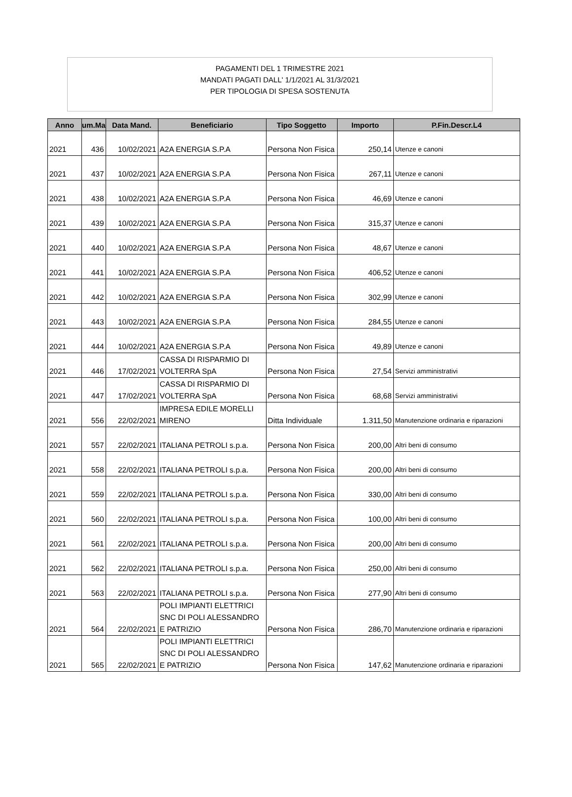PAGAMENTI DEL 1 TRIMESTRE 2021
MANDATI PAGATI DALL' 1/1/2021 AL 31/3/2021
PER TIPOLOGIA DI SPESA SOSTENUTA
| Anno | um.Ma | Data Mand. | Beneficiario | Tipo Soggetto | Importo | P.Fin.Descr.L4 |
| --- | --- | --- | --- | --- | --- | --- |
| 2021 | 436 | 10/02/2021 | A2A ENERGIA S.P.A | Persona Non Fisica | 250,14 | Utenze e canoni |
| 2021 | 437 | 10/02/2021 | A2A ENERGIA S.P.A | Persona Non Fisica | 267,11 | Utenze e canoni |
| 2021 | 438 | 10/02/2021 | A2A ENERGIA S.P.A | Persona Non Fisica | 46,69 | Utenze e canoni |
| 2021 | 439 | 10/02/2021 | A2A ENERGIA S.P.A | Persona Non Fisica | 315,37 | Utenze e canoni |
| 2021 | 440 | 10/02/2021 | A2A ENERGIA S.P.A | Persona Non Fisica | 48,67 | Utenze e canoni |
| 2021 | 441 | 10/02/2021 | A2A ENERGIA S.P.A | Persona Non Fisica | 406,52 | Utenze e canoni |
| 2021 | 442 | 10/02/2021 | A2A ENERGIA S.P.A | Persona Non Fisica | 302,99 | Utenze e canoni |
| 2021 | 443 | 10/02/2021 | A2A ENERGIA S.P.A | Persona Non Fisica | 284,55 | Utenze e canoni |
| 2021 | 444 | 10/02/2021 | A2A ENERGIA S.P.A | Persona Non Fisica | 49,89 | Utenze e canoni |
| 2021 | 446 | 17/02/2021 | CASSA DI RISPARMIO DI VOLTERRA SpA | Persona Non Fisica | 27,54 | Servizi amministrativi |
| 2021 | 447 | 17/02/2021 | CASSA DI RISPARMIO DI VOLTERRA SpA | Persona Non Fisica | 68,68 | Servizi amministrativi |
| 2021 | 556 | 22/02/2021 | IMPRESA EDILE MORELLI MIRENO | Ditta Individuale | 1.311,50 | Manutenzione ordinaria e riparazioni |
| 2021 | 557 | 22/02/2021 | ITALIANA PETROLI s.p.a. | Persona Non Fisica | 200,00 | Altri beni di consumo |
| 2021 | 558 | 22/02/2021 | ITALIANA PETROLI s.p.a. | Persona Non Fisica | 200,00 | Altri beni di consumo |
| 2021 | 559 | 22/02/2021 | ITALIANA PETROLI s.p.a. | Persona Non Fisica | 330,00 | Altri beni di consumo |
| 2021 | 560 | 22/02/2021 | ITALIANA PETROLI s.p.a. | Persona Non Fisica | 100,00 | Altri beni di consumo |
| 2021 | 561 | 22/02/2021 | ITALIANA PETROLI s.p.a. | Persona Non Fisica | 200,00 | Altri beni di consumo |
| 2021 | 562 | 22/02/2021 | ITALIANA PETROLI s.p.a. | Persona Non Fisica | 250,00 | Altri beni di consumo |
| 2021 | 563 | 22/02/2021 | ITALIANA PETROLI s.p.a. | Persona Non Fisica | 277,90 | Altri beni di consumo |
| 2021 | 564 | 22/02/2021 | POLI IMPIANTI ELETTRICI SNC DI POLI ALESSANDRO E PATRIZIO | Persona Non Fisica | 286,70 | Manutenzione ordinaria e riparazioni |
| 2021 | 565 | 22/02/2021 | POLI IMPIANTI ELETTRICI SNC DI POLI ALESSANDRO E PATRIZIO | Persona Non Fisica | 147,62 | Manutenzione ordinaria e riparazioni |